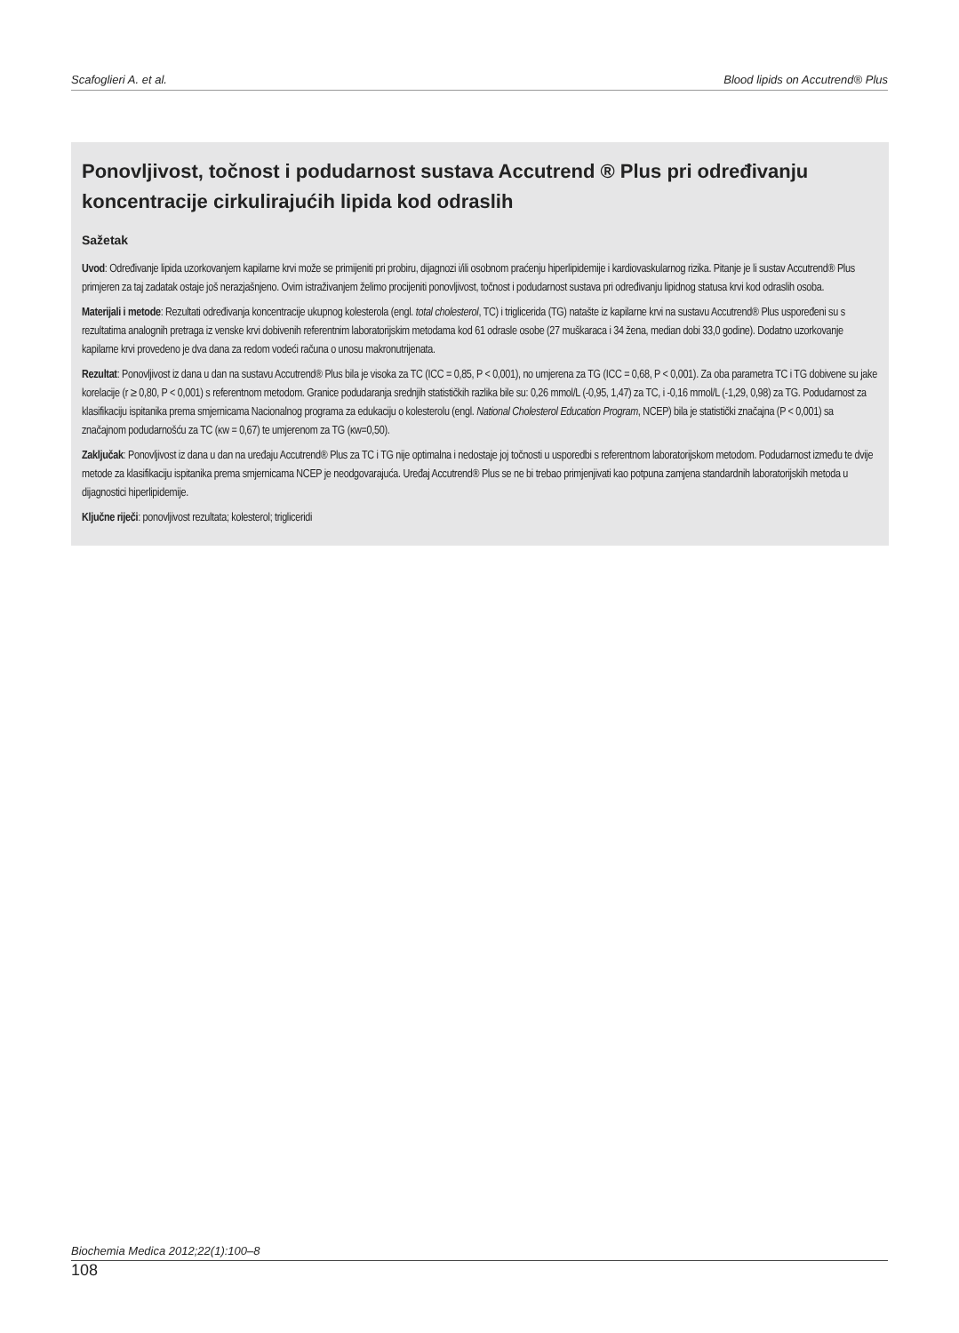Scafoglieri A. et al. Blood lipids on Accutrend® Plus
Ponovljivost, točnost i podudarnost sustava Accutrend ® Plus pri određivanju koncentracije cirkulirajućih lipida kod odraslih
Sažetak
Uvod: Određivanje lipida uzorkovanjem kapilarne krvi može se primijeniti pri probiru, dijagnozi i/ili osobnom praćenju hiperlipidemije i kardiovaskularnog rizika. Pitanje je li sustav Accutrend® Plus primjeren za taj zadatak ostaje još nerazjašnjeno. Ovim istraživanjem želimo procijeniti ponovljivost, točnost i podudarnost sustava pri određivanju lipidnog statusa krvi kod odraslih osoba.
Materijali i metode: Rezultati određivanja koncentracije ukupnog kolesterola (engl. total cholesterol, TC) i triglicerida (TG) natašte iz kapilarne krvi na sustavu Accutrend® Plus uspoređeni su s rezultatima analognih pretraga iz venske krvi dobivenih referentnim laboratorijskim metodama kod 61 odrasle osobe (27 muškaraca i 34 žena, median dobi 33,0 godine). Dodatno uzorkovanje kapilarne krvi provedeno je dva dana za redom vodeći računa o unosu makronutrijenata.
Rezultat: Ponovljivost iz dana u dan na sustavu Accutrend® Plus bila je visoka za TC (ICC = 0,85, P < 0,001), no umjerena za TG (ICC = 0,68, P < 0,001). Za oba parametra TC i TG dobivene su jake korelacije (r ≥ 0,80, P < 0,001) s referentnom metodom. Granice podudaranja srednjih statističkih razlika bile su: 0,26 mmol/L (-0,95, 1,47) za TC, i -0,16 mmol/L (-1,29, 0,98) za TG. Podudarnost za klasifikaciju ispitanika prema smjernicama Nacionalnog programa za edukaciju o kolesterolu (engl. National Cholesterol Education Program, NCEP) bila je statistički značajna (P < 0,001) sa značajnom podudarnošću za TC (κw = 0,67) te umjerenom za TG (κw=0,50).
Zaključak: Ponovljivost iz dana u dan na uređaju Accutrend® Plus za TC i TG nije optimalna i nedostaje joj točnosti u usporedbi s referentnom laboratorijskom metodom. Podudarnost između te dvije metode za klasifikaciju ispitanika prema smjernicama NCEP je neodgovarajuća. Uređaj Accutrend® Plus se ne bi trebao primjenjivati kao potpuna zamjena standardnih laboratorijskih metoda u dijagnostici hiperlipidemije.
Ključne riječi: ponovljivost rezultata; kolesterol; trigliceridi
Biochemia Medica 2012;22(1):100–8
108